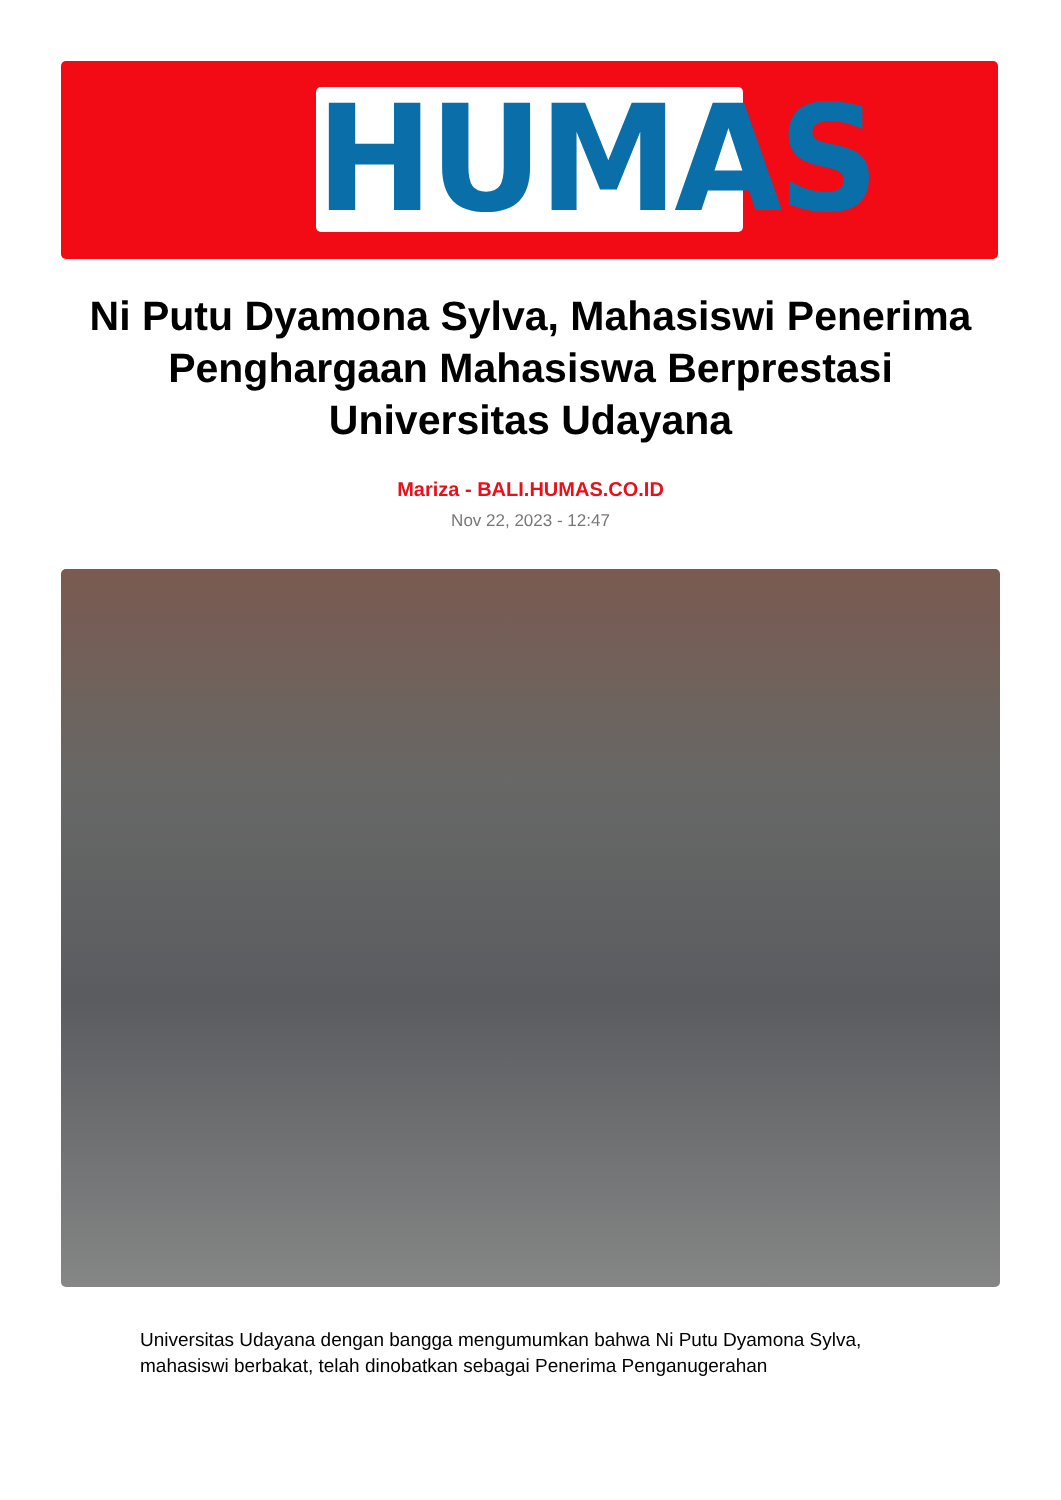HUMAS
Ni Putu Dyamona Sylva, Mahasiswi Penerima Penghargaan Mahasiswa Berprestasi Universitas Udayana
Mariza - BALI.HUMAS.CO.ID
Nov 22, 2023 - 12:47
Universitas Udayana dengan bangga mengumumkan bahwa Ni Putu Dyamona Sylva, mahasiswi berbakat, telah dinobatkan sebagai Penerima Penganugerahan